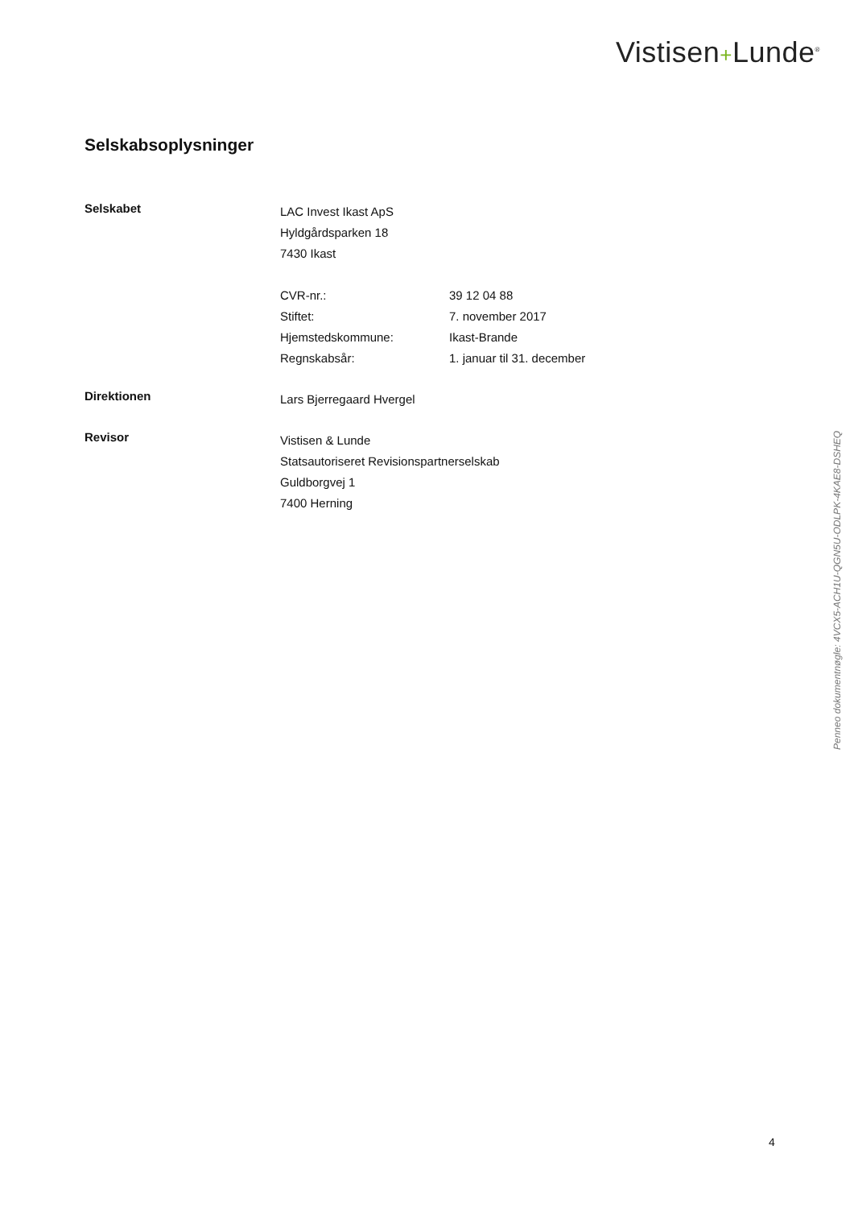Vistisen+Lunde<sup>®</sup>
Selskabsoplysninger
Selskabet
LAC Invest Ikast ApS
Hyldgårdsparken 18
7430 Ikast
CVR-nr.: 39 12 04 88
Stiftet: 7. november 2017
Hjemstedskommune: Ikast-Brande
Regnskabsår: 1. januar til 31. december
Direktionen
Lars Bjerregaard Hvergel
Revisor
Vistisen & Lunde
Statsautoriseret Revisionspartnerselskab
Guldborgvej 1
7400 Herning
Penneo dokumentnøgle: 4VCX5-ACH1U-QGN5U-ODLPK-4KAE8-DSHEQ
4